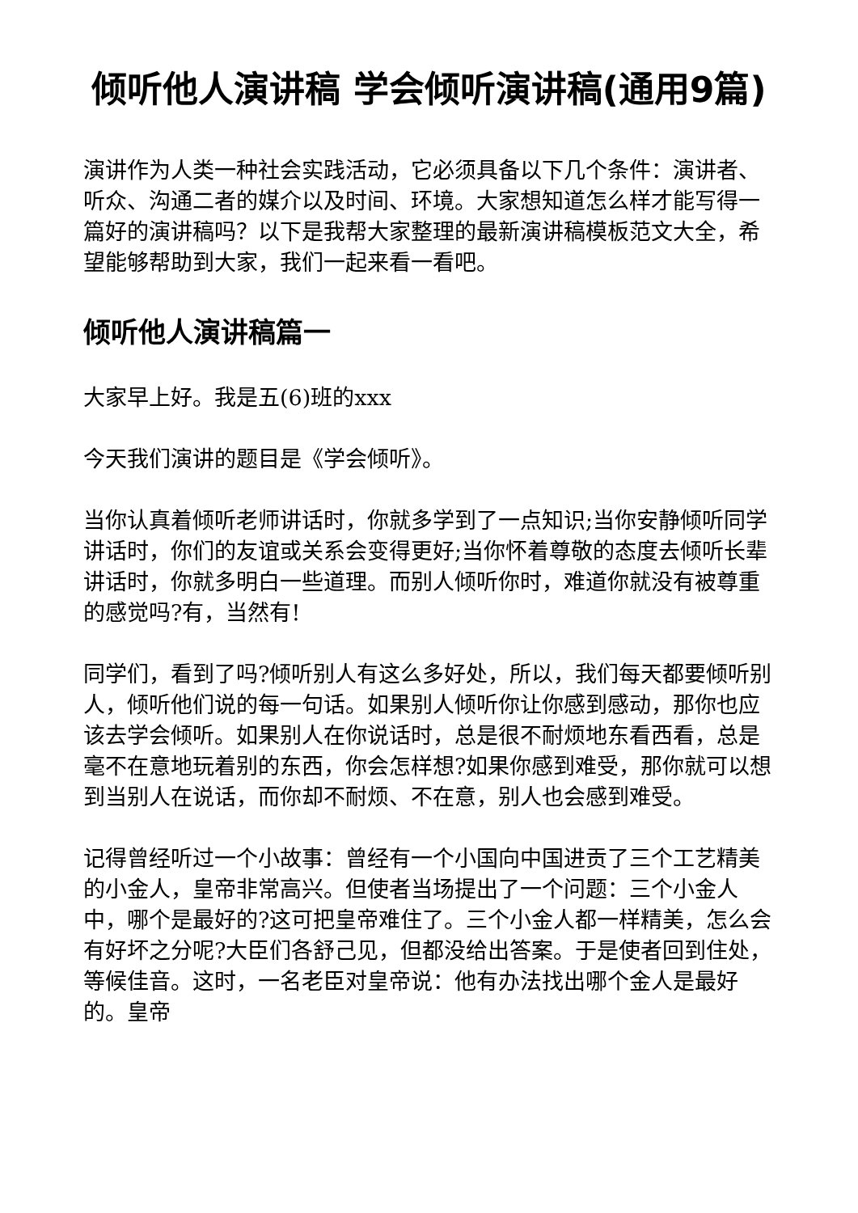倾听他人演讲稿 学会倾听演讲稿(通用9篇)
演讲作为人类一种社会实践活动，它必须具备以下几个条件：演讲者、听众、沟通二者的媒介以及时间、环境。大家想知道怎么样才能写得一篇好的演讲稿吗？以下是我帮大家整理的最新演讲稿模板范文大全，希望能够帮助到大家，我们一起来看一看吧。
倾听他人演讲稿篇一
大家早上好。我是五(6)班的xxx
今天我们演讲的题目是《学会倾听》。
当你认真着倾听老师讲话时，你就多学到了一点知识;当你安静倾听同学讲话时，你们的友谊或关系会变得更好;当你怀着尊敬的态度去倾听长辈讲话时，你就多明白一些道理。而别人倾听你时，难道你就没有被尊重的感觉吗?有，当然有!
同学们，看到了吗?倾听别人有这么多好处，所以，我们每天都要倾听别人，倾听他们说的每一句话。如果别人倾听你让你感到感动，那你也应该去学会倾听。如果别人在你说话时，总是很不耐烦地东看西看，总是毫不在意地玩着别的东西，你会怎样想?如果你感到难受，那你就可以想到当别人在说话，而你却不耐烦、不在意，别人也会感到难受。
记得曾经听过一个小故事：曾经有一个小国向中国进贡了三个工艺精美的小金人，皇帝非常高兴。但使者当场提出了一个问题：三个小金人中，哪个是最好的?这可把皇帝难住了。三个小金人都一样精美，怎么会有好坏之分呢?大臣们各舒己见，但都没给出答案。于是使者回到住处，等候佳音。这时，一名老臣对皇帝说：他有办法找出哪个金人是最好的。皇帝